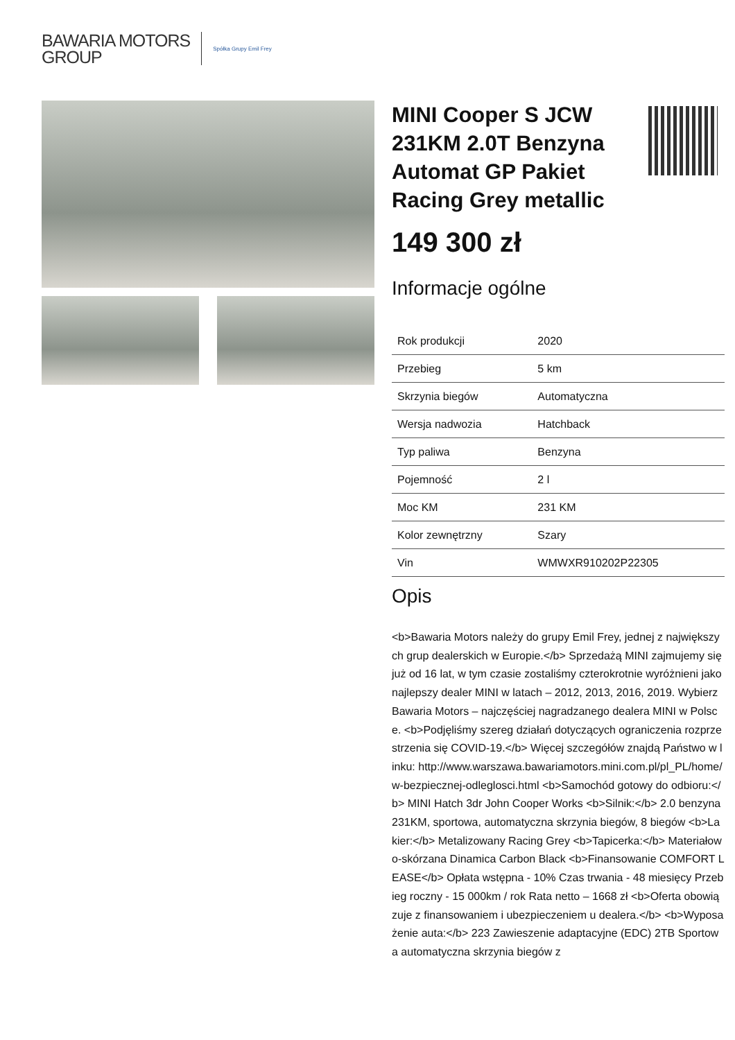BAWARIA MOTORS
GROUP
Spółka Grupy Emil Frey
MINI Cooper S JCW 231KM 2.0T Benzyna Automat GP Pakiet Racing Grey metallic
149 300 zł
Informacje ogólne
| Rok produkcji | 2020 |
| Przebieg | 5 km |
| Skrzynia biegów | Automatyczna |
| Wersja nadwozia | Hatchback |
| Typ paliwa | Benzyna |
| Pojemność | 2 l |
| Moc KM | 231 KM |
| Kolor zewnętrzny | Szary |
| Vin | WMWXR910202P22305 |
Opis
<b>Bawaria Motors należy do grupy Emil Frey, jednej z największych grup dealerskich w Europie.</b> Sprzedażą MINI zajmujemy się już od 16 lat, w tym czasie zostaliśmy czterokrotnie wyróżnieni jako najlepszy dealer MINI w latach – 2012, 2013, 2016, 2019. Wybierz Bawaria Motors – najczęściej nagradzanego dealera MINI w Polsce. <b>Podjęliśmy szereg działań dotyczących ograniczenia rozprzestrzenia się COVID-19.</b> Więcej szczegółów znajdą Państwo w linku: http://www.warszawa.bawariamotors.mini.com.pl/pl_PL/home/w-bezpiecznej-odleglosci.html <b>Samochód gotowy do odbioru:</b> MINI Hatch 3dr John Cooper Works <b>Silnik:</b> 2.0 benzyna 231KM, sportowa, automatyczna skrzynia biegów, 8 biegów <b>Lakier:</b> Metalizowany Racing Grey <b>Tapicerka:</b> Materiałowo-skórzana Dinamica Carbon Black <b>Finansowanie COMFORT LEASE</b> Opłata wstępna - 10% Czas trwania - 48 miesięcy Przebieg roczny - 15 000km / rok Rata netto – 1668 zł <b>Oferta obowiązuje z finansowaniem i ubezpieczeniem u dealera.</b> <b>Wyposażenie auta:</b> 223 Zawieszenie adaptacyjne (EDC) 2TB Sportowa automatyczna skrzynia biegów z